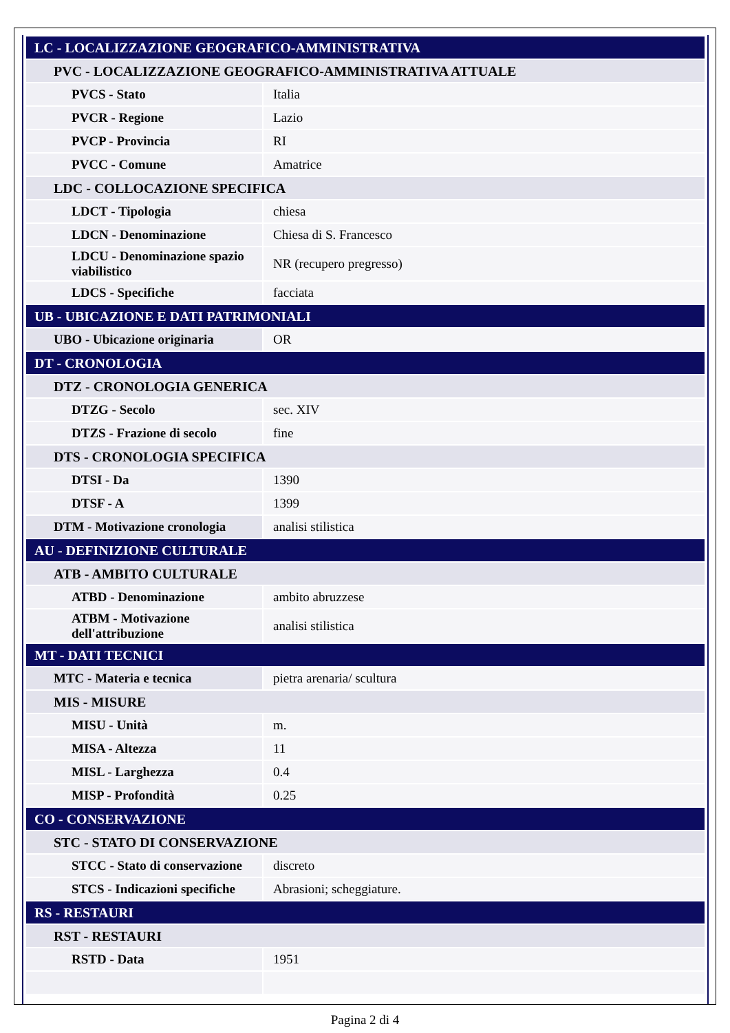| LC - LOCALIZZAZIONE GEOGRAFICO-AMMINISTRATIVA | |
| PVC - LOCALIZZAZIONE GEOGRAFICO-AMMINISTRATIVA ATTUALE | |
| PVCS - Stato | Italia |
| PVCR - Regione | Lazio |
| PVCP - Provincia | RI |
| PVCC - Comune | Amatrice |
| LDC - COLLOCAZIONE SPECIFICA | |
| LDCT - Tipologia | chiesa |
| LDCN - Denominazione | Chiesa di S. Francesco |
| LDCU - Denominazione spazio viabilistico | NR (recupero pregresso) |
| LDCS - Specifiche | facciata |
| UB - UBICAZIONE E DATI PATRIMONIALI | |
| UBO - Ubicazione originaria | OR |
| DT - CRONOLOGIA | |
| DTZ - CRONOLOGIA GENERICA | |
| DTZG - Secolo | sec. XIV |
| DTZS - Frazione di secolo | fine |
| DTS - CRONOLOGIA SPECIFICA | |
| DTSI - Da | 1390 |
| DTSF - A | 1399 |
| DTM - Motivazione cronologia | analisi stilistica |
| AU - DEFINIZIONE CULTURALE | |
| ATB - AMBITO CULTURALE | |
| ATBD - Denominazione | ambito abruzzese |
| ATBM - Motivazione dell'attribuzione | analisi stilistica |
| MT - DATI TECNICI | |
| MTC - Materia e tecnica | pietra arenaria/ scultura |
| MIS - MISURE | |
| MISU - Unità | m. |
| MISA - Altezza | 11 |
| MISL - Larghezza | 0.4 |
| MISP - Profondità | 0.25 |
| CO - CONSERVAZIONE | |
| STC - STATO DI CONSERVAZIONE | |
| STCC - Stato di conservazione | discreto |
| STCS - Indicazioni specifiche | Abrasioni; scheggiature. |
| RS - RESTAURI | |
| RST - RESTAURI | |
| RSTD - Data | 1951 |
Pagina 2 di 4